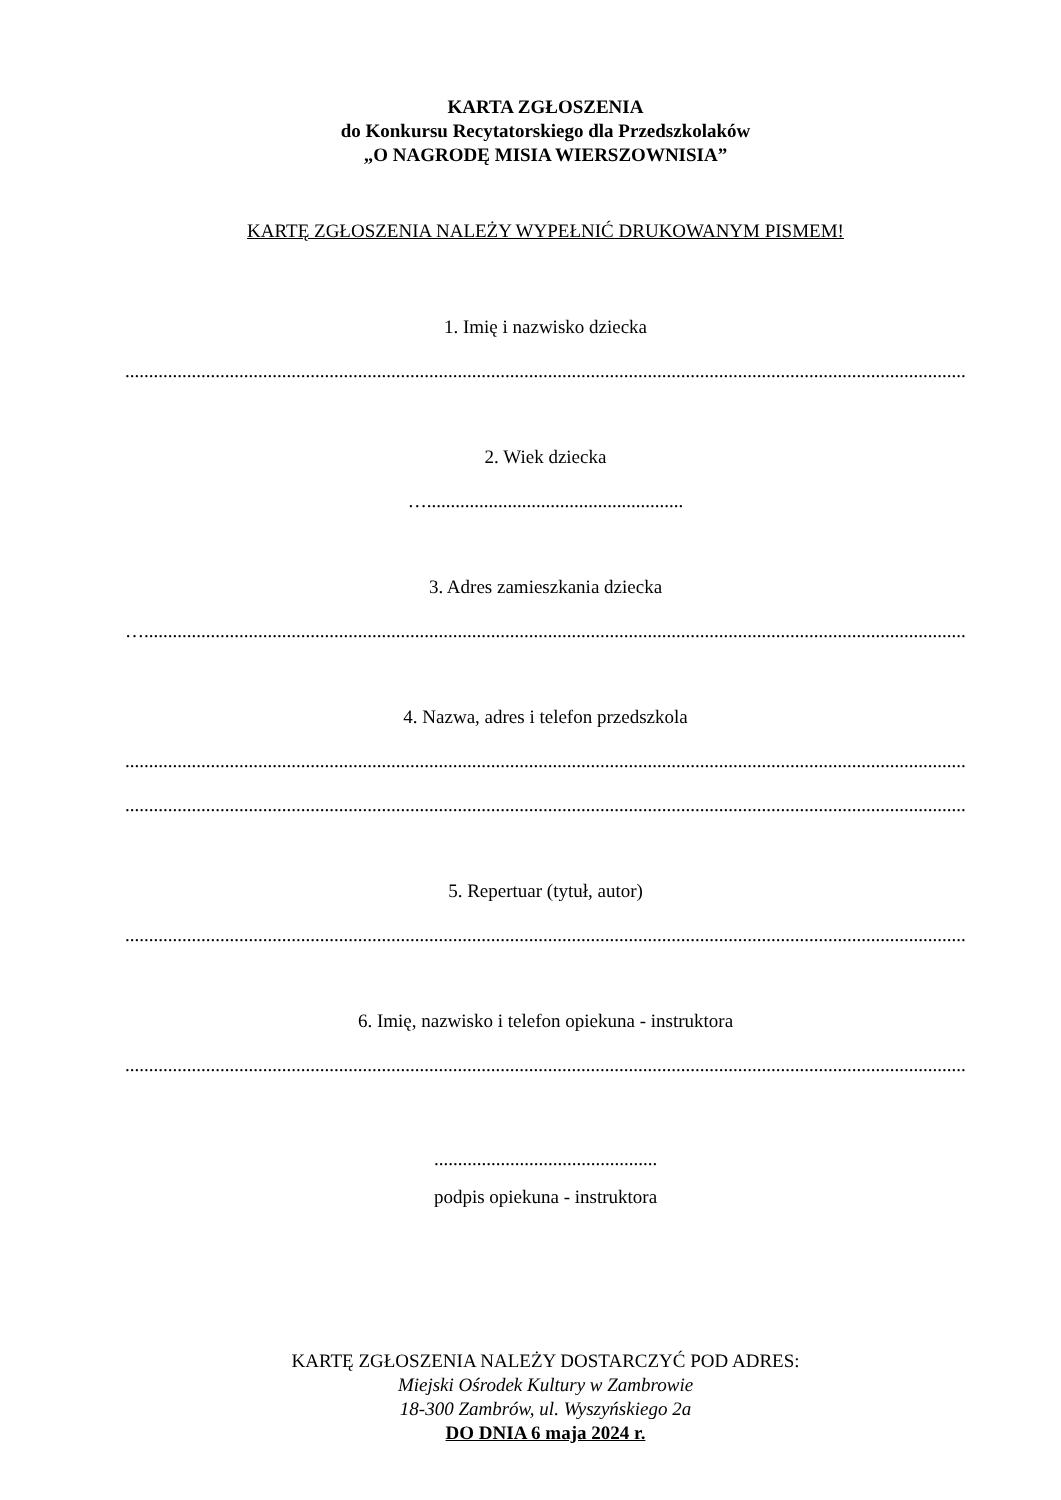KARTA ZGŁOSZENIA
do Konkursu Recytatorskiego dla Przedszkolaków
„O NAGRODĘ MISIA WIERSZOWNISIA”
KARTĘ ZGŁOSZENIA NALEŻY WYPEŁNIĆ DRUKOWANYM PISMEM!
1. Imię i nazwisko dziecka
..........................................................................................................................................................................................
2. Wiek dziecka
…......................................................
3. Adres zamieszkania dziecka
…........................................................................................................................................................................................
4. Nazwa, adres i telefon przedszkola
..........................................................................................................................................................................................
..........................................................................................................................................................................................
5. Repertuar (tytuł, autor)
..........................................................................................................................................................................................
6. Imię, nazwisko i telefon opiekuna - instruktora
..........................................................................................................................................................................................
...............................................
podpis opiekuna - instruktora
KARTĘ ZGŁOSZENIA NALEŻY DOSTARCZYĆ POD ADRES:
Miejski Ośrodek Kultury w Zambrowie
18-300 Zambrów, ul. Wyszyńskiego 2a
DO DNIA 6 maja 2024 r.